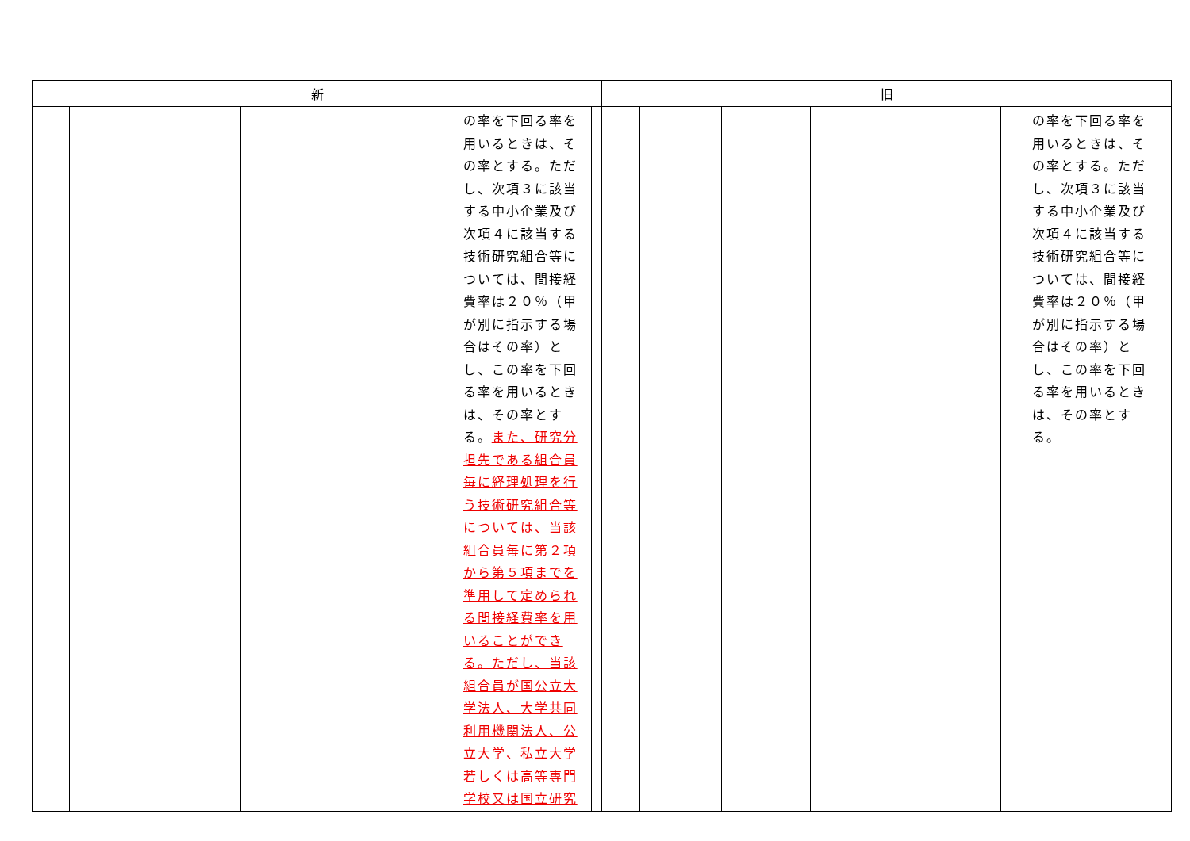| 新 | | | | | | 旧 | | | | | |
| --- | --- | --- | --- | --- | --- | --- | --- | --- | --- | --- | --- |
| | | | | の率を下回る率を用いるときは、その率とする。ただし、次項３に該当する中小企業及び次項４に該当する技術研究組合等については、間接経費率は２０％（甲が別に指示する場合はその率）とし、この率を下回る率を用いるときは、その率とする。 また、研究分担先である組合員毎に経理処理を行う技術研究組合等については、当該組合員毎に第２項から第５項までを準用して定められる間接経費率を用いることができる。ただし、当該組合員が国公立大学法人、大学共同利用機関法人、公立大学、私立大学若しくは高等専門学校又は国立研究 | | | | | | の率を下回る率を用いるときは、その率とする。ただし、次項３に該当する中小企業及び次項４に該当する技術研究組合等については、間接経費率は２０％（甲が別に指示する場合はその率）とし、この率を下回る率を用いるときは、その率とする。 | |